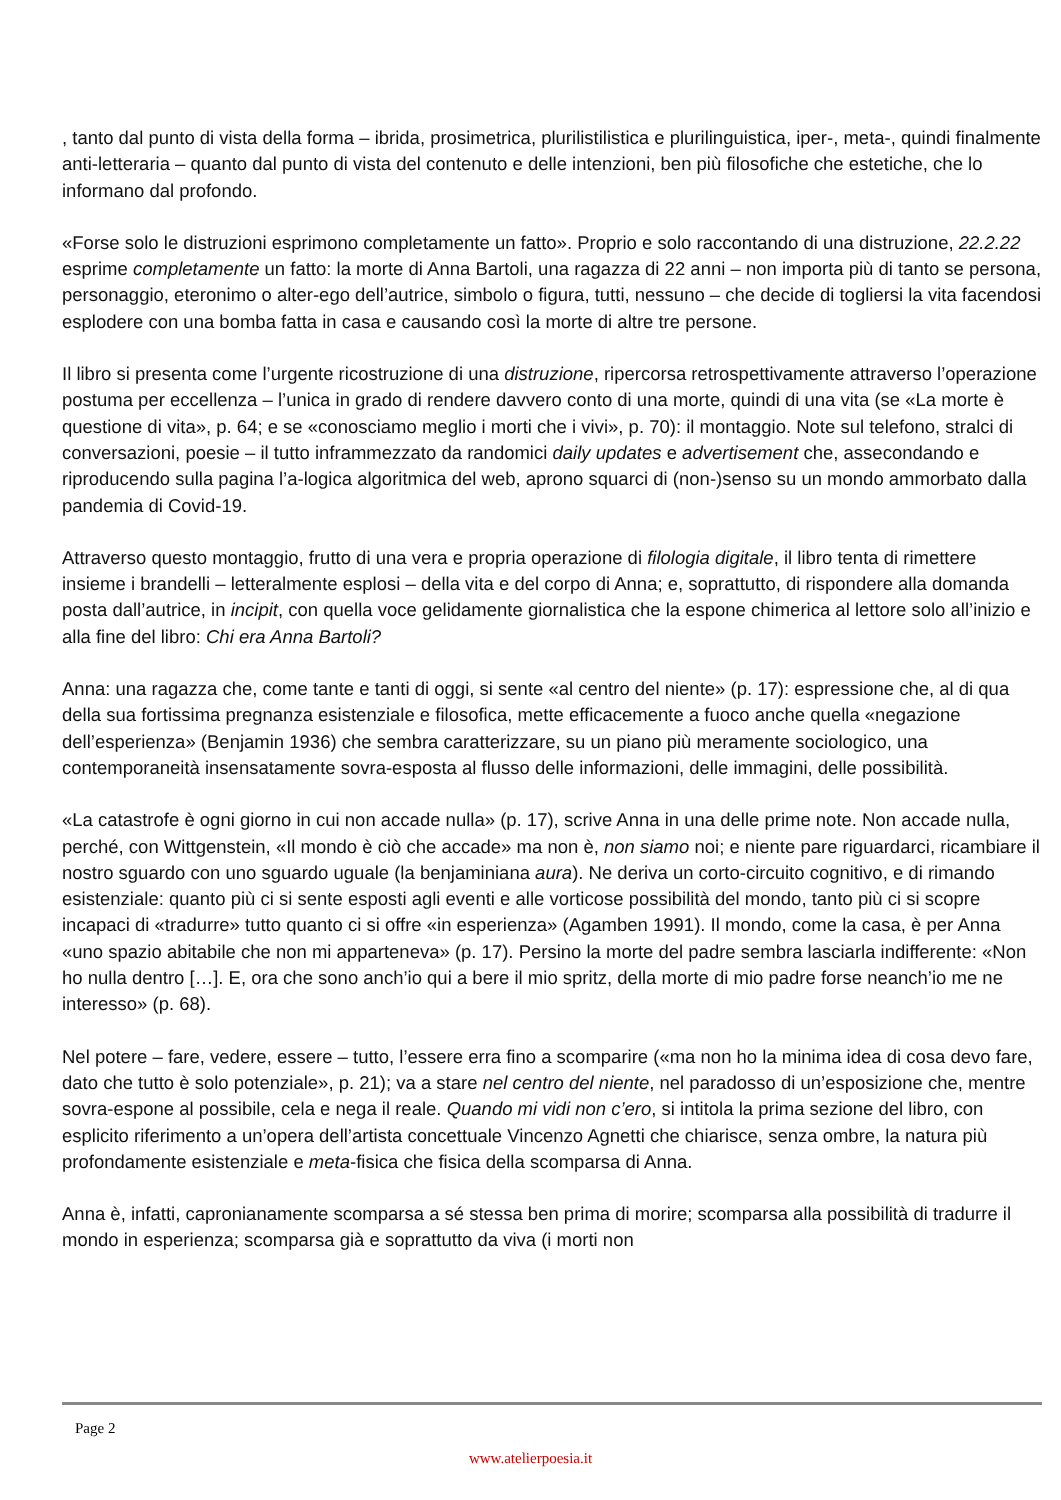, tanto dal punto di vista della forma – ibrida, prosimetrica, plurilistilistica e plurilinguistica, iper-, meta-, quindi finalmente anti-letteraria – quanto dal punto di vista del contenuto e delle intenzioni, ben più filosofiche che estetiche, che lo informano dal profondo.
«Forse solo le distruzioni esprimono completamente un fatto». Proprio e solo raccontando di una distruzione, 22.2.22 esprime completamente un fatto: la morte di Anna Bartoli, una ragazza di 22 anni – non importa più di tanto se persona, personaggio, eteronimo o alter-ego dell’autrice, simbolo o figura, tutti, nessuno – che decide di togliersi la vita facendosi esplodere con una bomba fatta in casa e causando così la morte di altre tre persone.
Il libro si presenta come l’urgente ricostruzione di una distruzione, ripercorsa retrospettivamente attraverso l’operazione postuma per eccellenza – l’unica in grado di rendere davvero conto di una morte, quindi di una vita (se «La morte è questione di vita», p. 64; e se «conosciamo meglio i morti che i vivi», p. 70): il montaggio. Note sul telefono, stralci di conversazioni, poesie – il tutto inframmezzato da randomici daily updates e advertisement che, assecondando e riproducendo sulla pagina l’a-logica algoritmica del web, aprono squarci di (non-)senso su un mondo ammorbato dalla pandemia di Covid-19.
Attraverso questo montaggio, frutto di una vera e propria operazione di filologia digitale, il libro tenta di rimettere insieme i brandelli – letteralmente esplosi – della vita e del corpo di Anna; e, soprattutto, di rispondere alla domanda posta dall’autrice, in incipit, con quella voce gelidamente giornalistica che la espone chimerica al lettore solo all’inizio e alla fine del libro: Chi era Anna Bartoli?
Anna: una ragazza che, come tante e tanti di oggi, si sente «al centro del niente» (p. 17): espressione che, al di qua della sua fortissima pregnanza esistenziale e filosofica, mette efficacemente a fuoco anche quella «negazione dell’esperienza» (Benjamin 1936) che sembra caratterizzare, su un piano più meramente sociologico, una contemporaneità insensatamente sovra-esposta al flusso delle informazioni, delle immagini, delle possibilità.
«La catastrofe è ogni giorno in cui non accade nulla» (p. 17), scrive Anna in una delle prime note. Non accade nulla, perché, con Wittgenstein, «Il mondo è ciò che accade» ma non è, non siamo noi; e niente pare riguardarci, ricambiare il nostro sguardo con uno sguardo uguale (la benjaminiana aura). Ne deriva un corto-circuito cognitivo, e di rimando esistenziale: quanto più ci si sente esposti agli eventi e alle vorticose possibilità del mondo, tanto più ci si scopre incapaci di «tradurre» tutto quanto ci si offre «in esperienza» (Agamben 1991). Il mondo, come la casa, è per Anna «uno spazio abitabile che non mi apparteneva» (p. 17). Persino la morte del padre sembra lasciarla indifferente: «Non ho nulla dentro […]. E, ora che sono anch’io qui a bere il mio spritz, della morte di mio padre forse neanch’io me ne interesso» (p. 68).
Nel potere – fare, vedere, essere – tutto, l’essere erra fino a scomparire («ma non ho la minima idea di cosa devo fare, dato che tutto è solo potenziale», p. 21); va a stare nel centro del niente, nel paradosso di un’esposizione che, mentre sovra-espone al possibile, cela e nega il reale. Quando mi vidi non c’ero, si intitola la prima sezione del libro, con esplicito riferimento a un’opera dell’artista concettuale Vincenzo Agnetti che chiarisce, senza ombre, la natura più profondamente esistenziale e meta-fisica che fisica della scomparsa di Anna.
Anna è, infatti, capronianamente scomparsa a sé stessa ben prima di morire; scomparsa alla possibilità di tradurre il mondo in esperienza; scomparsa già e soprattutto da viva (i morti non
Page 2
www.atelierpoesia.it